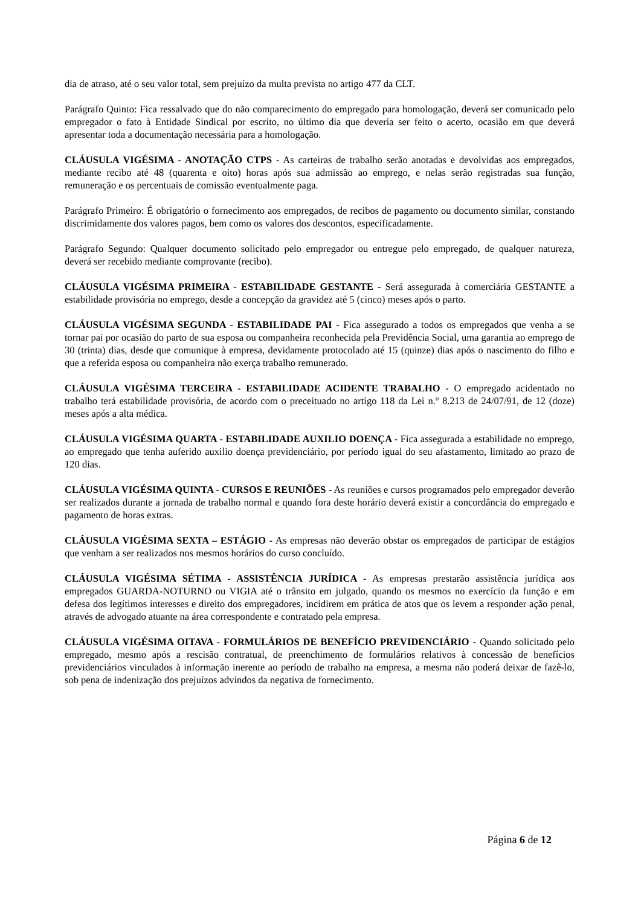dia de atraso, até o seu valor total, sem prejuízo da multa prevista no artigo 477 da CLT.
Parágrafo Quinto: Fica ressalvado que do não comparecimento do empregado para homologação, deverá ser comunicado pelo empregador o fato à Entidade Sindical por escrito, no último dia que deveria ser feito o acerto, ocasião em que deverá apresentar toda a documentação necessária para a homologação.
CLÁUSULA VIGÉSIMA - ANOTAÇÃO CTPS - As carteiras de trabalho serão anotadas e devolvidas aos empregados, mediante recibo até 48 (quarenta e oito) horas após sua admissão ao emprego, e nelas serão registradas sua função, remuneração e os percentuais de comissão eventualmente paga.
Parágrafo Primeiro: É obrigatório o fornecimento aos empregados, de recibos de pagamento ou documento similar, constando discrimidamente dos valores pagos, bem como os valores dos descontos, especificadamente.
Parágrafo Segundo: Qualquer documento solicitado pelo empregador ou entregue pelo empregado, de qualquer natureza, deverá ser recebido mediante comprovante (recibo).
CLÁUSULA VIGÉSIMA PRIMEIRA - ESTABILIDADE GESTANTE - Será assegurada à comerciária GESTANTE a estabilidade provisória no emprego, desde a concepção da gravidez até 5 (cinco) meses após o parto.
CLÁUSULA VIGÉSIMA SEGUNDA - ESTABILIDADE PAI - Fica assegurado a todos os empregados que venha a se tornar pai por ocasião do parto de sua esposa ou companheira reconhecida pela Previdência Social, uma garantia ao emprego de 30 (trinta) dias, desde que comunique à empresa, devidamente protocolado até 15 (quinze) dias após o nascimento do filho e que a referida esposa ou companheira não exerça trabalho remunerado.
CLÁUSULA VIGÉSIMA TERCEIRA - ESTABILIDADE ACIDENTE TRABALHO - O empregado acidentado no trabalho terá estabilidade provisória, de acordo com o preceituado no artigo 118 da Lei n.º 8.213 de 24/07/91, de 12 (doze) meses após a alta médica.
CLÁUSULA VIGÉSIMA QUARTA - ESTABILIDADE AUXILIO DOENÇA - Fica assegurada a estabilidade no emprego, ao empregado que tenha auferido auxilio doença previdenciário, por período igual do seu afastamento, limitado ao prazo de 120 dias.
CLÁUSULA VIGÉSIMA QUINTA - CURSOS E REUNIÕES - As reuniões e cursos programados pelo empregador deverão ser realizados durante a jornada de trabalho normal e quando fora deste horário deverá existir a concordância do empregado e pagamento de horas extras.
CLÁUSULA VIGÉSIMA SEXTA – ESTÁGIO - As empresas não deverão obstar os empregados de participar de estágios que venham a ser realizados nos mesmos horários do curso concluído.
CLÁUSULA VIGÉSIMA SÉTIMA - ASSISTÊNCIA JURÍDICA - As empresas prestarão assistência jurídica aos empregados GUARDA-NOTURNO ou VIGIA até o trânsito em julgado, quando os mesmos no exercício da função e em defesa dos legítimos interesses e direito dos empregadores, incidirem em prática de atos que os levem a responder ação penal, através de advogado atuante na área correspondente e contratado pela empresa.
CLÁUSULA VIGÉSIMA OITAVA - FORMULÁRIOS DE BENEFÍCIO PREVIDENCIÁRIO - Quando solicitado pelo empregado, mesmo após a rescisão contratual, de preenchimento de formulários relativos à concessão de benefícios previdenciários vinculados à informação inerente ao período de trabalho na empresa, a mesma não poderá deixar de fazê-lo, sob pena de indenização dos prejuízos advindos da negativa de fornecimento.
Página 6 de 12